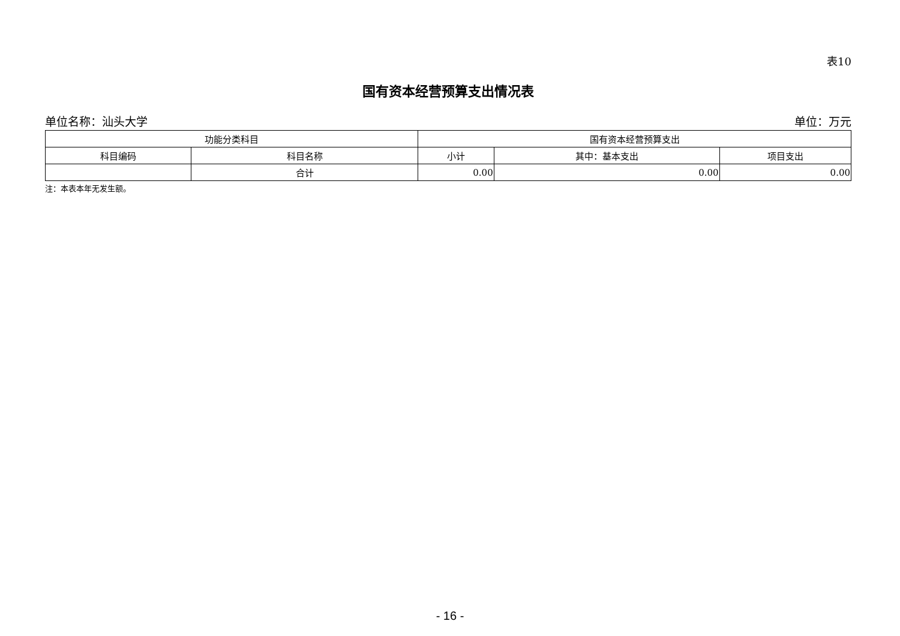表10
国有资本经营预算支出情况表
单位名称：汕头大学 单位：万元
| 功能分类科目 | | 国有资本经营预算支出 | | |
| --- | --- | --- | --- | --- |
| 科目编码 | 科目名称 | 小计 | 其中：基本支出 | 项目支出 |
| | 合计 | 0.00 | 0.00 | 0.00 |
注：本表本年无发生额。
- 16 -